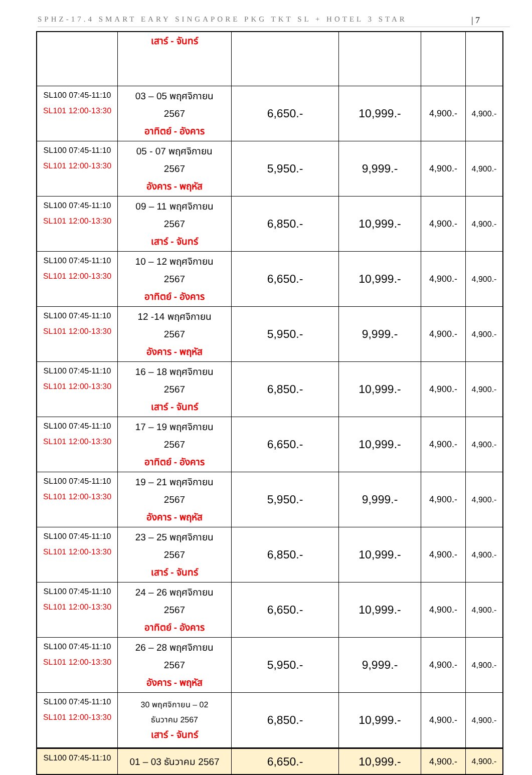SPHZ-17.4 SMART EARY SINGAPORE PKG TKT SL + HOTEL 3 STAR | 7
| | เสาร์ - จันทร์ | | | | |
| SL100 07:45-11:10 SL101 12:00-13:30 | 03 – 05 พฤศจิกายน 2567 อาทิตย์ - อังคาร | 6,650.- | 10,999.- | 4,900.- | 4,900.- |
| SL100 07:45-11:10 SL101 12:00-13:30 | 05 - 07 พฤศจิกายน 2567 อังคาร - พฤหัส | 5,950.- | 9,999.- | 4,900.- | 4,900.- |
| SL100 07:45-11:10 SL101 12:00-13:30 | 09 – 11 พฤศจิกายน 2567 เสาร์ - จันทร์ | 6,850.- | 10,999.- | 4,900.- | 4,900.- |
| SL100 07:45-11:10 SL101 12:00-13:30 | 10 – 12 พฤศจิกายน 2567 อาทิตย์ - อังคาร | 6,650.- | 10,999.- | 4,900.- | 4,900.- |
| SL100 07:45-11:10 SL101 12:00-13:30 | 12 -14 พฤศจิกายน 2567 อังคาร - พฤหัส | 5,950.- | 9,999.- | 4,900.- | 4,900.- |
| SL100 07:45-11:10 SL101 12:00-13:30 | 16 – 18 พฤศจิกายน 2567 เสาร์ - จันทร์ | 6,850.- | 10,999.- | 4,900.- | 4,900.- |
| SL100 07:45-11:10 SL101 12:00-13:30 | 17 – 19 พฤศจิกายน 2567 อาทิตย์ - อังคาร | 6,650.- | 10,999.- | 4,900.- | 4,900.- |
| SL100 07:45-11:10 SL101 12:00-13:30 | 19 – 21 พฤศจิกายน 2567 อังคาร - พฤหัส | 5,950.- | 9,999.- | 4,900.- | 4,900.- |
| SL100 07:45-11:10 SL101 12:00-13:30 | 23 – 25 พฤศจิกายน 2567 เสาร์ - จันทร์ | 6,850.- | 10,999.- | 4,900.- | 4,900.- |
| SL100 07:45-11:10 SL101 12:00-13:30 | 24 – 26 พฤศจิกายน 2567 อาทิตย์ - อังคาร | 6,650.- | 10,999.- | 4,900.- | 4,900.- |
| SL100 07:45-11:10 SL101 12:00-13:30 | 26 – 28 พฤศจิกายน 2567 อังคาร - พฤหัส | 5,950.- | 9,999.- | 4,900.- | 4,900.- |
| SL100 07:45-11:10 SL101 12:00-13:30 | 30 พฤศจิกายน – 02 ธันวาคม 2567 เสาร์ - จันทร์ | 6,850.- | 10,999.- | 4,900.- | 4,900.- |
| SL100 07:45-11:10 | 01 – 03 ธันวาคม 2567 | 6,650.- | 10,999.- | 4,900.- | 4,900.- |